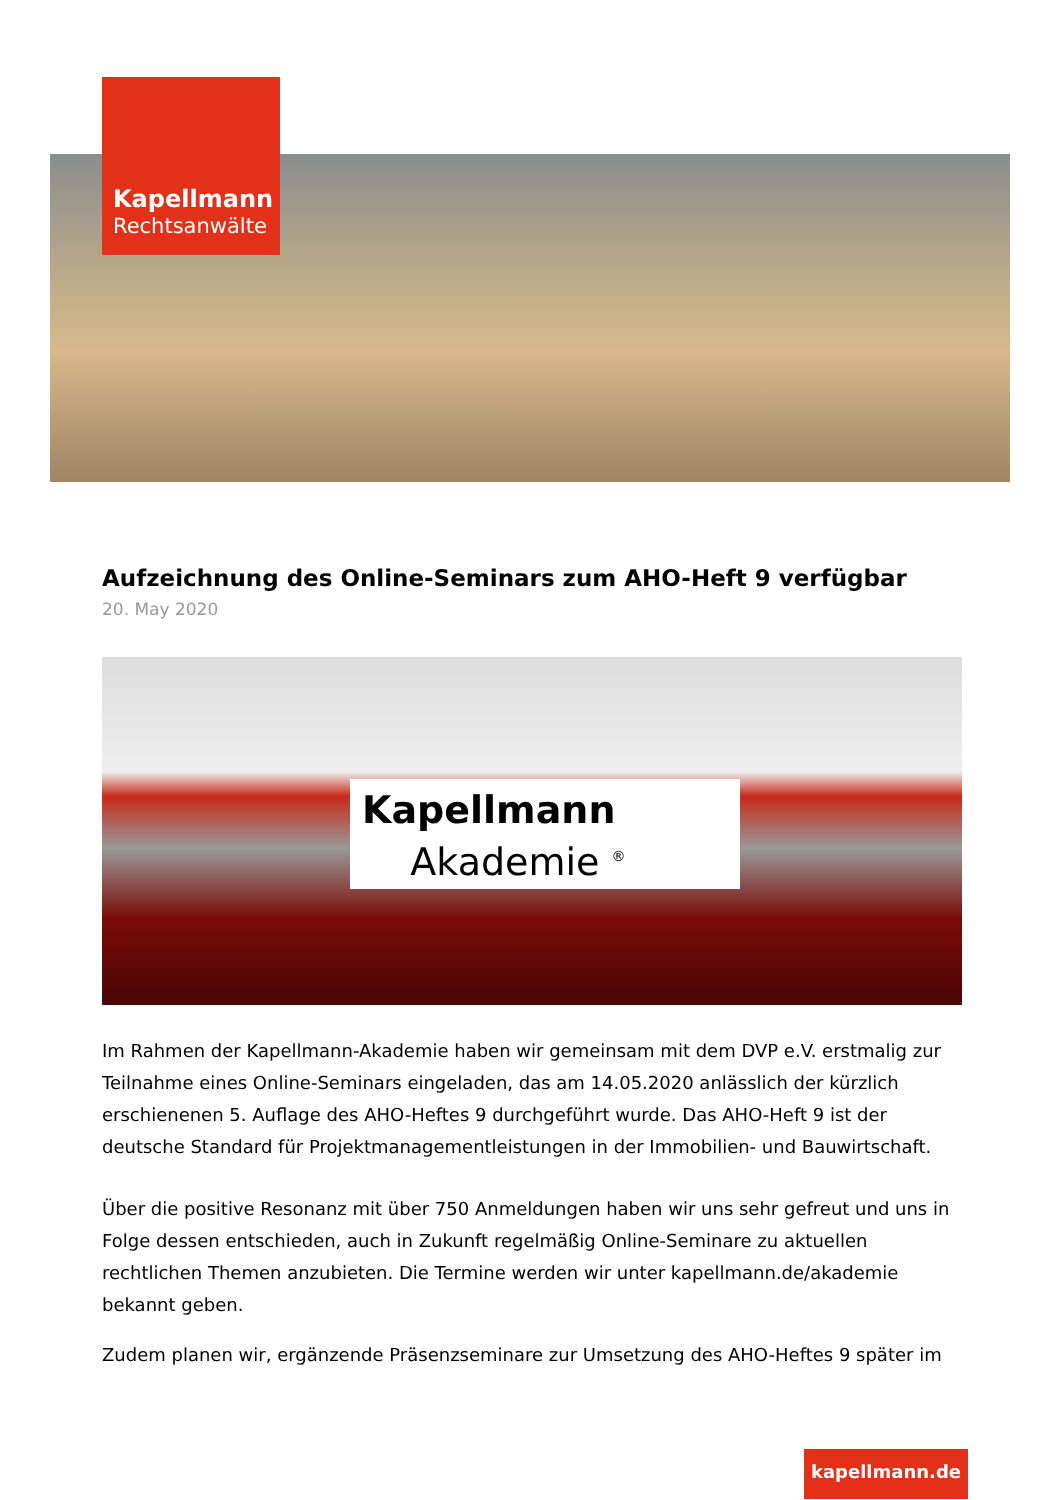Kapellmann
Rechtsanwälte
Aufzeichnung des Online-Seminars zum AHO-Heft 9 verfügbar
20. May 2020
Kapellmann
Akademie <sup>®</sup>
Im Rahmen der Kapellmann-Akademie haben wir gemeinsam mit dem DVP e.V. erstmalig zur Teilnahme eines Online-Seminars eingeladen, das am 14.05.2020 anlässlich der kürzlich erschienenen 5. Auflage des AHO-Heftes 9 durchgeführt wurde. Das AHO-Heft 9 ist der deutsche Standard für Projektmanagementleistungen in der Immobilien- und Bauwirtschaft.
Über die positive Resonanz mit über 750 Anmeldungen haben wir uns sehr gefreut und uns in Folge dessen entschieden, auch in Zukunft regelmäßig Online-Seminare zu aktuellen rechtlichen Themen anzubieten. Die Termine werden wir unter kapellmann.de/akademie bekannt geben.
Zudem planen wir, ergänzende Präsenzseminare zur Umsetzung des AHO-Heftes 9 später im
kapellmann.de